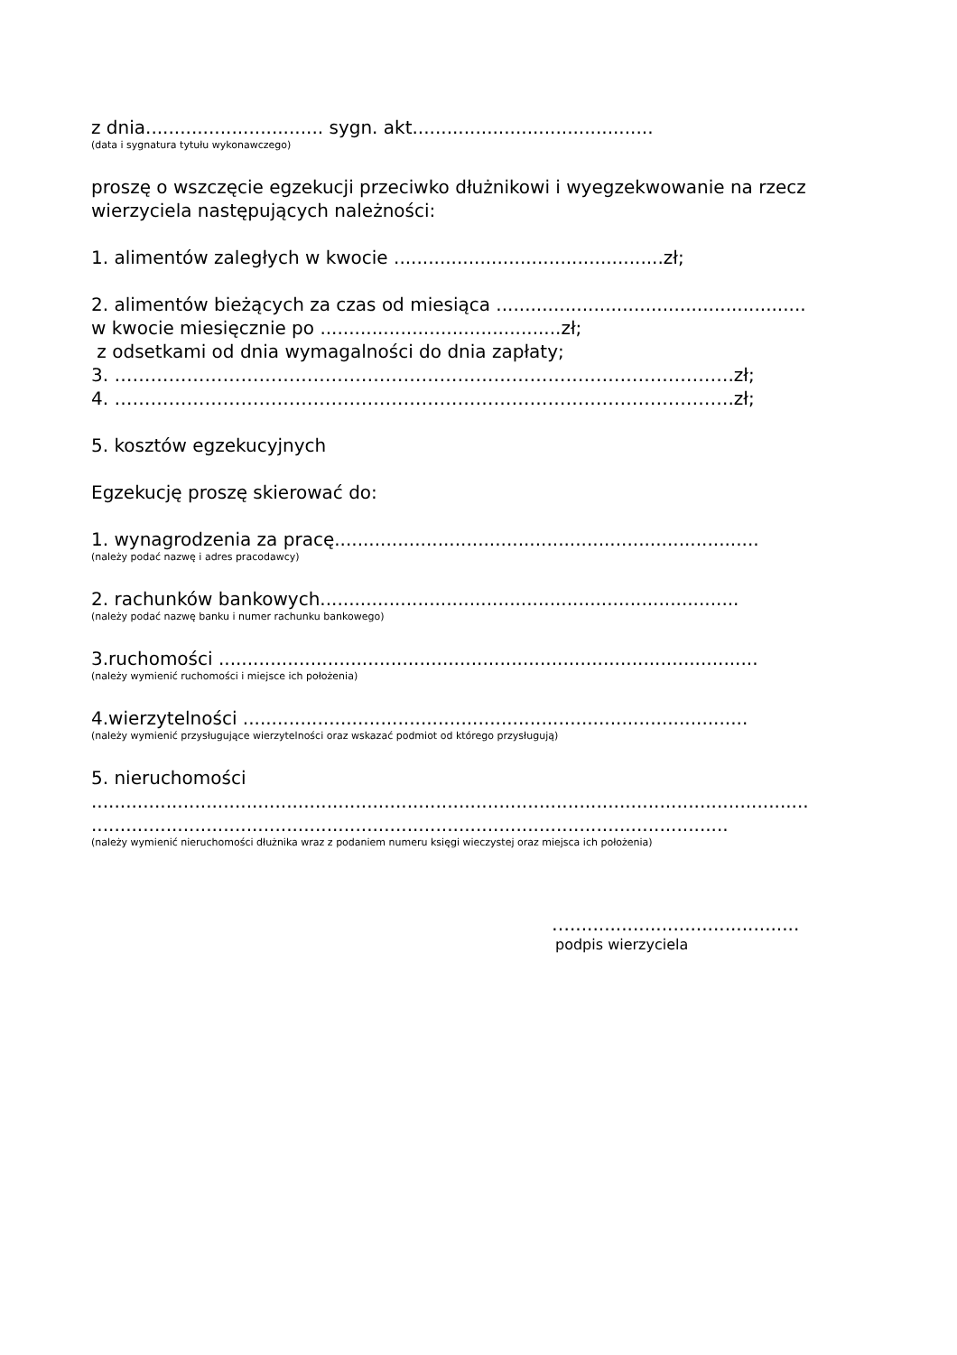z dnia............................... sygn. akt..........................................
(data i sygnatura tytułu wykonawczego)
proszę o wszczęcie egzekucji przeciwko dłużnikowi i wyegzekwowanie na rzecz wierzyciela następujących należności:
1. alimentów zaległych w kwocie ...............................................zł;
2. alimentów bieżących za czas od miesiąca ......................................................
w kwocie miesięcznie po ..........................................zł;
z odsetkami od dnia wymagalności do dnia zapłaty;
3. ………………………………………………………………………………………….zł;
4. ………………………………………………………………………………………….zł;
5. kosztów egzekucyjnych
Egzekucję proszę skierować do:
1. wynagrodzenia za pracę..........................................................................
(należy podać nazwę i adres pracodawcy)
2. rachunków bankowych.........................................................................
(należy podać nazwę banku i numer rachunku bankowego)
3.ruchomości ..............................................................................................
(należy wymienić ruchomości i miejsce ich położenia)
4.wierzytelności ........................................................................................
(należy wymienić przysługujące wierzytelności oraz wskazać podmiot od którego przysługują)
5. nieruchomości
.............................................................................................................................
...............................................................................................................
(należy wymienić nieruchomości dłużnika wraz z podaniem numeru księgi wieczystej oraz miejsca ich położenia)
…........................................
podpis wierzyciela